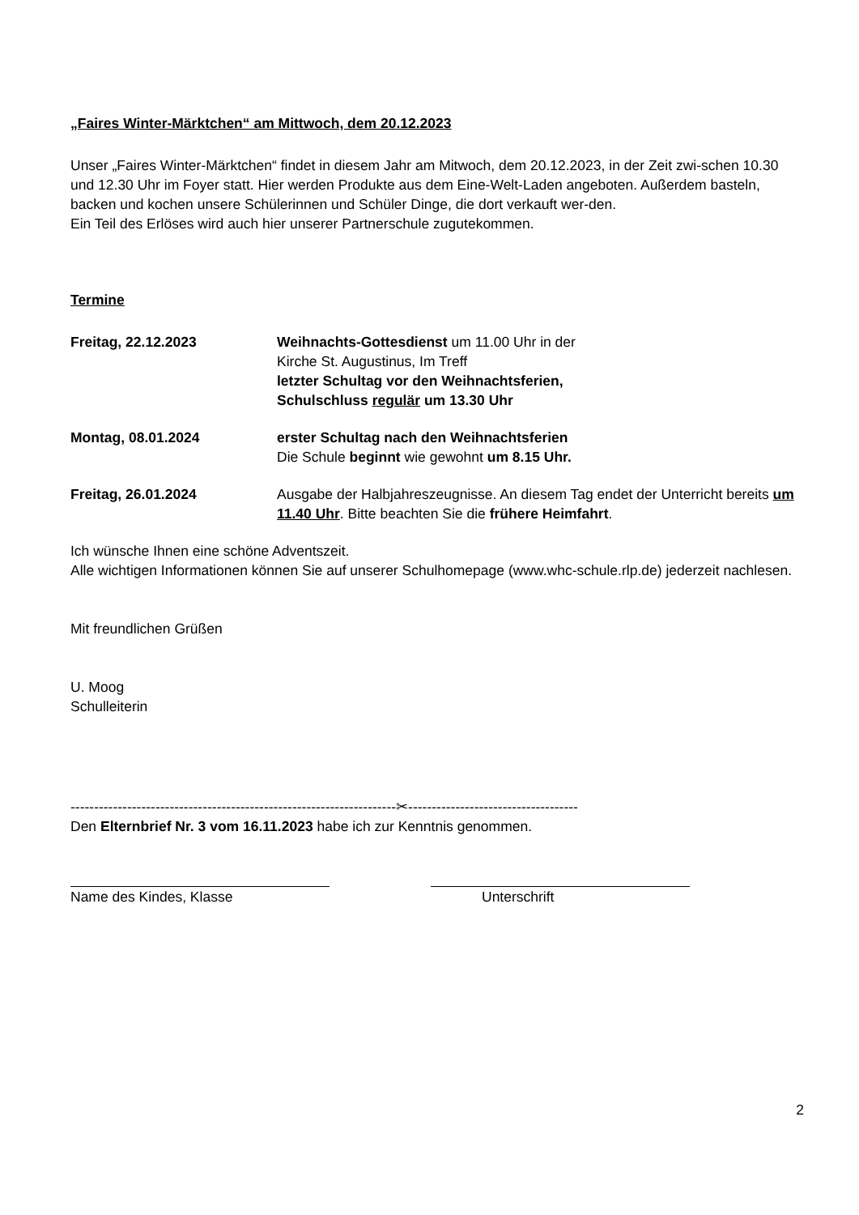„Faires Winter-Märktchen“ am Mittwoch, dem 20.12.2023
Unser „Faires Winter-Märktchen“ findet in diesem Jahr am Mitwoch, dem 20.12.2023, in der Zeit zwi-schen 10.30 und 12.30 Uhr im Foyer statt. Hier werden Produkte aus dem Eine-Welt-Laden angeboten. Außerdem basteln, backen und kochen unsere Schülerinnen und Schüler Dinge, die dort verkauft wer-den.
Ein Teil des Erlöses wird auch hier unserer Partnerschule zugutekommen.
Termine
Freitag, 22.12.2023 Weihnachts-Gottesdienst um 11.00 Uhr in der
Kirche St. Augustinus, Im Treff
letzter Schultag vor den Weihnachtsferien,
Schulschluss regulär um 13.30 Uhr
Montag, 08.01.2024 erster Schultag nach den Weihnachtsferien
Die Schule beginnt wie gewohnt um 8.15 Uhr.
Freitag, 26.01.2024 Ausgabe der Halbjahreszeugnisse. An diesem Tag endet der Unterricht bereits um 11.40 Uhr. Bitte beachten Sie die frühere Heimfahrt.
Ich wünsche Ihnen eine schöne Adventszeit.
Alle wichtigen Informationen können Sie auf unserer Schulhomepage (www.whc-schule.rlp.de) jederzeit nachlesen.
Mit freundlichen Grüßen
U. Moog
Schulleiterin
---------------------------------------------------------------------✂------------------------------------
Den Elternbrief Nr. 3 vom 16.11.2023 habe ich zur Kenntnis genommen.
Name des Kindes, Klasse Unterschrift
2